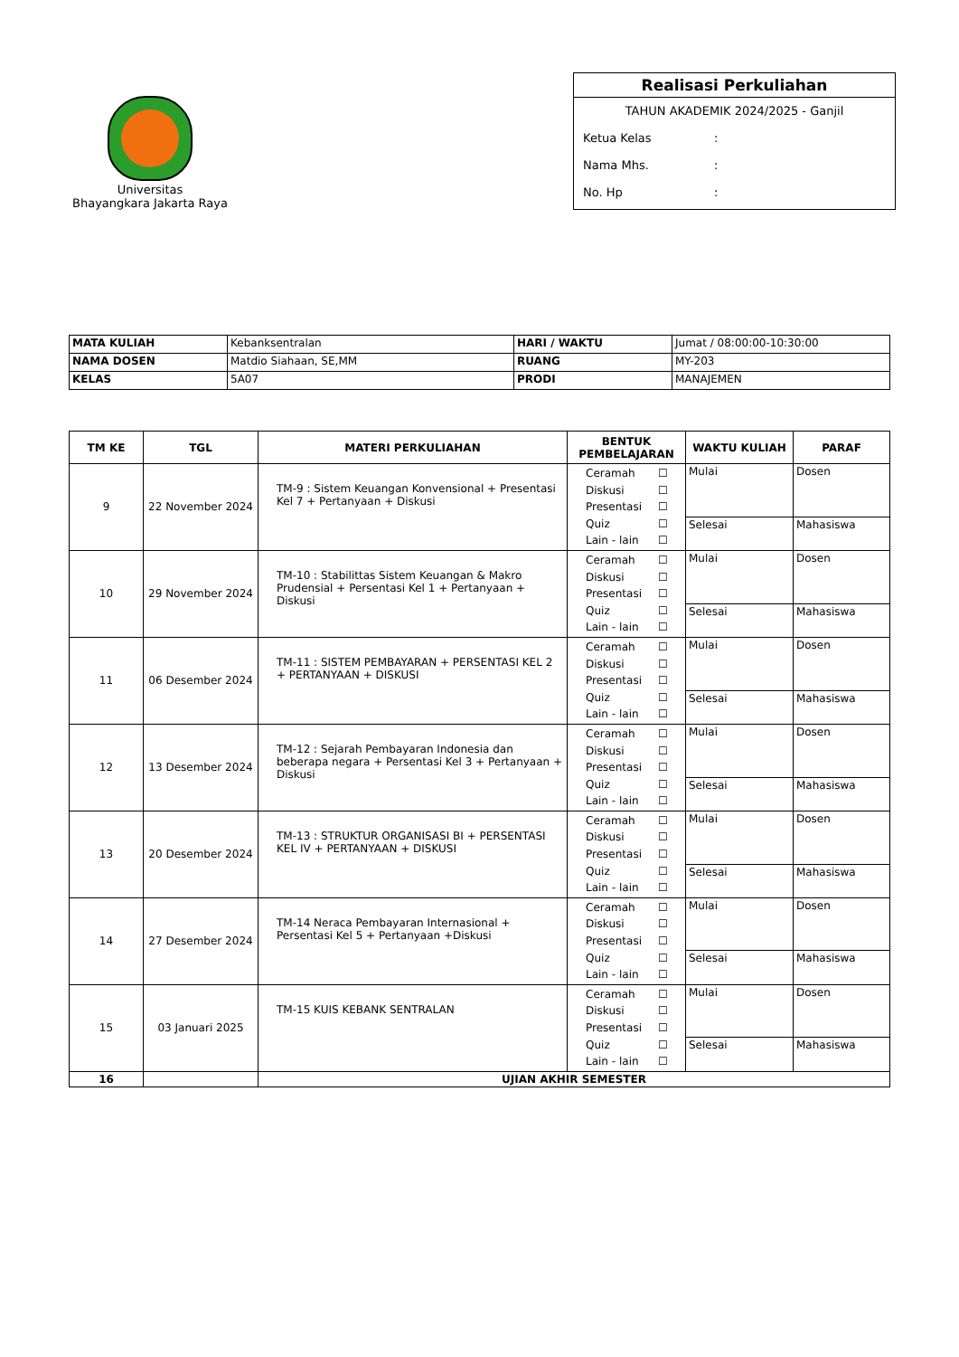Universitas
Bhayangkara Jakarta Raya
Realisasi Perkuliahan
TAHUN AKADEMIK 2024/2025 - Ganjil
Ketua Kelas:
Nama Mhs.:
No. Hp:
| MATA KULIAH | Kebanksentralan | HARI / WAKTU | Jumat / 08:00:00-10:30:00 |
| NAMA DOSEN | Matdio Siahaan, SE,MM | RUANG | MY-203 |
| KELAS | 5A07 | PRODI | MANAJEMEN |
| TM KE | TGL | MATERI PERKULIAHAN | BENTUK PEMBELAJARAN | WAKTU KULIAH | PARAF |
| --- | --- | --- | --- | --- | --- |
| 9 | 22 November 2024 | TM-9 : Sistem Keuangan Konvensional + Presentasi Kel 7 + Pertanyaan + Diskusi | Ceramah ☐ Diskusi ☐ Presentasi ☐ Quiz ☐ Lain - lain ☐ | Mulai | Dosen |
| | | | | Selesai | Mahasiswa |
| 10 | 29 November 2024 | TM-10 : Stabilittas Sistem Keuangan & Makro Prudensial + Persentasi Kel 1 + Pertanyaan + Diskusi | Ceramah ☐ Diskusi ☐ Presentasi ☐ Quiz ☐ Lain - lain ☐ | Mulai | Dosen |
| | | | | Selesai | Mahasiswa |
| 11 | 06 Desember 2024 | TM-11 : SISTEM PEMBAYARAN + PERSENTASI KEL 2 + PERTANYAAN + DISKUSI | Ceramah ☐ Diskusi ☐ Presentasi ☐ Quiz ☐ Lain - lain ☐ | Mulai | Dosen |
| | | | | Selesai | Mahasiswa |
| 12 | 13 Desember 2024 | TM-12 : Sejarah Pembayaran Indonesia dan beberapa negara + Persentasi Kel 3 + Pertanyaan + Diskusi | Ceramah ☐ Diskusi ☐ Presentasi ☐ Quiz ☐ Lain - lain ☐ | Mulai | Dosen |
| | | | | Selesai | Mahasiswa |
| 13 | 20 Desember 2024 | TM-13 : STRUKTUR ORGANISASI BI + PERSENTASI KEL IV + PERTANYAAN + DISKUSI | Ceramah ☐ Diskusi ☐ Presentasi ☐ Quiz ☐ Lain - lain ☐ | Mulai | Dosen |
| | | | | Selesai | Mahasiswa |
| 14 | 27 Desember 2024 | TM-14 Neraca Pembayaran Internasional + Persentasi Kel 5 + Pertanyaan +Diskusi | Ceramah ☐ Diskusi ☐ Presentasi ☐ Quiz ☐ Lain - lain ☐ | Mulai | Dosen |
| | | | | Selesai | Mahasiswa |
| 15 | 03 Januari 2025 | TM-15 KUIS KEBANK SENTRALAN | Ceramah ☐ Diskusi ☐ Presentasi ☐ Quiz ☐ Lain - lain ☐ | Mulai | Dosen |
| | | | | Selesai | Mahasiswa |
| 16 | | UJIAN AKHIR SEMESTER | | | |